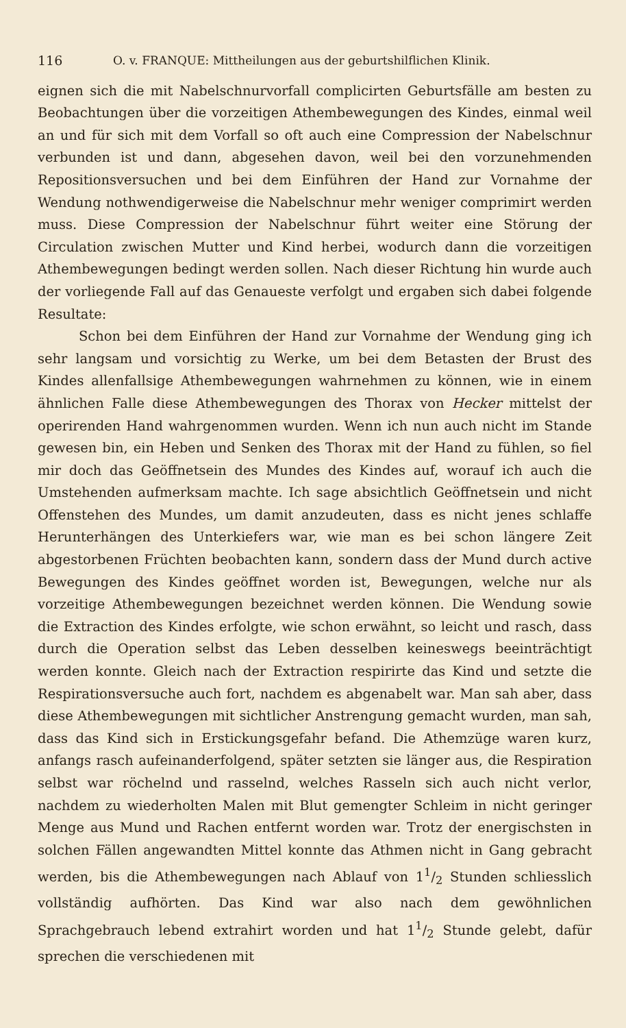116 O. v. FRANQUE: Mittheilungen aus der geburtshilflichen Klinik.
eignen sich die mit Nabelschnurvorfall complicirten Geburtsfälle am besten zu Beobachtungen über die vorzeitigen Athembewegungen des Kindes, einmal weil an und für sich mit dem Vorfall so oft auch eine Compression der Nabelschnur verbunden ist und dann, abgesehen davon, weil bei den vorzunehmenden Repositionsversuchen und bei dem Einführen der Hand zur Vornahme der Wendung nothwendigerweise die Nabelschnur mehr weniger comprimirt werden muss. Diese Compression der Nabelschnur führt weiter eine Störung der Circulation zwischen Mutter und Kind herbei, wodurch dann die vorzeitigen Athembewegungen bedingt werden sollen. Nach dieser Richtung hin wurde auch der vorliegende Fall auf das Genaueste verfolgt und ergaben sich dabei folgende Resultate:
Schon bei dem Einführen der Hand zur Vornahme der Wendung ging ich sehr langsam und vorsichtig zu Werke, um bei dem Betasten der Brust des Kindes allenfallsige Athembewegungen wahrnehmen zu können, wie in einem ähnlichen Falle diese Athembewegungen des Thorax von Hecker mittelst der operirenden Hand wahrgenommen wurden. Wenn ich nun auch nicht im Stande gewesen bin, ein Heben und Senken des Thorax mit der Hand zu fühlen, so fiel mir doch das Geöffnetsein des Mundes des Kindes auf, worauf ich auch die Umstehenden aufmerksam machte. Ich sage absichtlich Geöffnetsein und nicht Offenstehen des Mundes, um damit anzudeuten, dass es nicht jenes schlaffe Herunterhängen des Unterkiefers war, wie man es bei schon längere Zeit abgestorbenen Früchten beobachten kann, sondern dass der Mund durch active Bewegungen des Kindes geöffnet worden ist, Bewegungen, welche nur als vorzeitige Athembewegungen bezeichnet werden können. Die Wendung sowie die Extraction des Kindes erfolgte, wie schon erwähnt, so leicht und rasch, dass durch die Operation selbst das Leben desselben keineswegs beeinträchtigt werden konnte. Gleich nach der Extraction respirirte das Kind und setzte die Respirationsversuche auch fort, nachdem es abgenabelt war. Man sah aber, dass diese Athembewegungen mit sichtlicher Anstrengung gemacht wurden, man sah, dass das Kind sich in Erstickungsgefahr befand. Die Athemzüge waren kurz, anfangs rasch aufeinanderfolgend, später setzten sie länger aus, die Respiration selbst war röchelnd und rasselnd, welches Rasseln sich auch nicht verlor, nachdem zu wiederholten Malen mit Blut gemengter Schleim in nicht geringer Menge aus Mund und Rachen entfernt worden war. Trotz der energischsten in solchen Fällen angewandten Mittel konnte das Athmen nicht in Gang gebracht werden, bis die Athembewegungen nach Ablauf von 11/2 Stunden schliesslich vollständig aufhörten. Das Kind war also nach dem gewöhnlichen Sprachgebrauch lebend extrahirt worden und hat 11/2 Stunde gelebt, dafür sprechen die verschiedenen mit